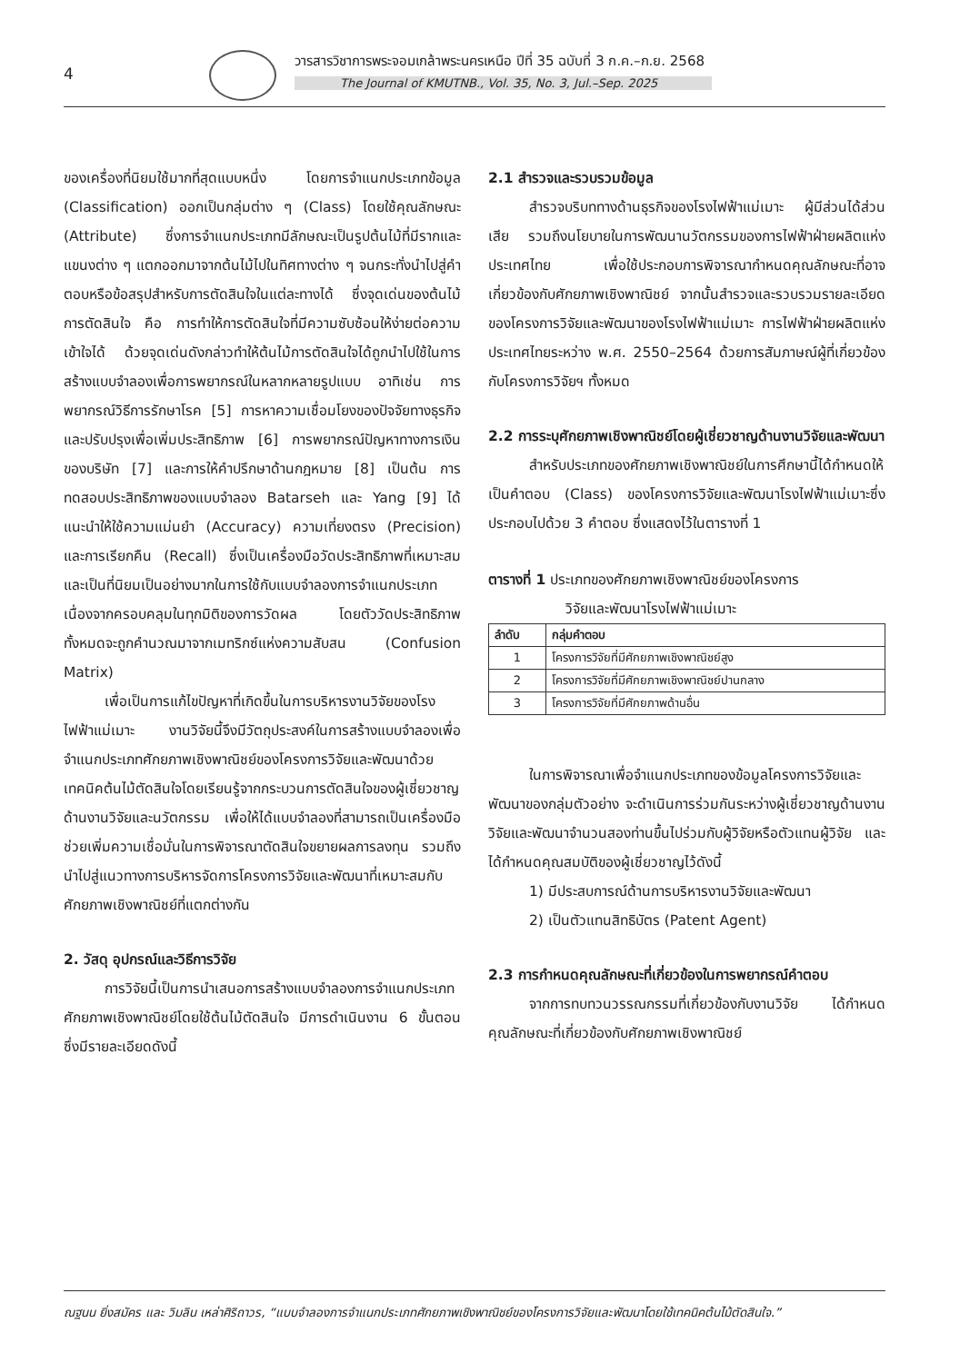4
วารสารวิชาการพระจอมเกล้าพระนครเหนือ ปีที่ 35 ฉบับที่ 3 ก.ค.–ก.ย. 2568
The Journal of KMUTNB., Vol. 35, No. 3, Jul.–Sep. 2025
ของเครื่องที่นิยมใช้มากที่สุดแบบหนึ่ง โดยการจำแนกประเภทข้อมูล (Classification) ออกเป็นกลุ่มต่าง ๆ (Class) โดยใช้คุณลักษณะ (Attribute) ซึ่งการจำแนกประเภทมีลักษณะเป็นรูปต้นไม้ที่มีรากและแขนงต่าง ๆ แตกออกมาจากต้นไม้ไปในทิศทางต่าง ๆ จนกระทั่งนำไปสู่คำตอบหรือข้อสรุปสำหรับการตัดสินใจในแต่ละทางได้ ซึ่งจุดเด่นของต้นไม้การตัดสินใจ คือ การทำให้การตัดสินใจที่มีความซับซ้อนให้ง่ายต่อความเข้าใจได้ ด้วยจุดเด่นดังกล่าวทำให้ต้นไม้การตัดสินใจได้ถูกนำไปใช้ในการสร้างแบบจำลองเพื่อการพยากรณ์ในหลากหลายรูปแบบ อาทิเช่น การพยากรณ์วิธีการรักษาโรค [5] การหาความเชื่อมโยงของปัจจัยทางธุรกิจและปรับปรุงเพื่อเพิ่มประสิทธิภาพ [6] การพยากรณ์ปัญหาทางการเงินของบริษัท [7] และการให้คำปรึกษาด้านกฎหมาย [8] เป็นต้น การทดสอบประสิทธิภาพของแบบจำลอง Batarseh และ Yang [9] ได้แนะนำให้ใช้ความแม่นยำ (Accuracy) ความเที่ยงตรง (Precision) และการเรียกคืน (Recall) ซึ่งเป็นเครื่องมือวัดประสิทธิภาพที่เหมาะสมและเป็นที่นิยมเป็นอย่างมากในการใช้กับแบบจำลองการจำแนกประเภทเนื่องจากครอบคลุมในทุกมิติของการวัดผล โดยตัววัดประสิทธิภาพทั้งหมดจะถูกคำนวณมาจากเมทริกซ์แห่งความสับสน (Confusion Matrix)
เพื่อเป็นการแก้ไขปัญหาที่เกิดขึ้นในการบริหารงานวิจัยของโรงไฟฟ้าแม่เมาะ งานวิจัยนี้จึงมีวัตถุประสงค์ในการสร้างแบบจำลองเพื่อจำแนกประเภทศักยภาพเชิงพาณิชย์ของโครงการวิจัยและพัฒนาด้วยเทคนิคต้นไม้ตัดสินใจโดยเรียนรู้จากกระบวนการตัดสินใจของผู้เชี่ยวชาญด้านงานวิจัยและนวัตกรรม เพื่อให้ได้แบบจำลองที่สามารถเป็นเครื่องมือช่วยเพิ่มความเชื่อมั่นในการพิจารณาตัดสินใจขยายผลการลงทุน รวมถึงนำไปสู่แนวทางการบริหารจัดการโครงการวิจัยและพัฒนาที่เหมาะสมกับศักยภาพเชิงพาณิชย์ที่แตกต่างกัน
2. วัสดุ อุปกรณ์และวิธีการวิจัย
การวิจัยนี้เป็นการนำเสนอการสร้างแบบจำลองการจำแนกประเภทศักยภาพเชิงพาณิชย์โดยใช้ต้นไม้ตัดสินใจ มีการดำเนินงาน 6 ขั้นตอน ซึ่งมีรายละเอียดดังนี้
2.1 สำรวจและรวบรวมข้อมูล
สำรวจบริบททางด้านธุรกิจของโรงไฟฟ้าแม่เมาะ ผู้มีส่วนได้ส่วนเสีย รวมถึงนโยบายในการพัฒนานวัตกรรมของการไฟฟ้าฝ่ายผลิตแห่งประเทศไทย เพื่อใช้ประกอบการพิจารณากำหนดคุณลักษณะที่อาจเกี่ยวข้องกับศักยภาพเชิงพาณิชย์ จากนั้นสำรวจและรวบรวมรายละเอียดของโครงการวิจัยและพัฒนาของโรงไฟฟ้าแม่เมาะ การไฟฟ้าฝ่ายผลิตแห่งประเทศไทยระหว่าง พ.ศ. 2550–2564 ด้วยการสัมภาษณ์ผู้ที่เกี่ยวข้องกับโครงการวิจัยฯ ทั้งหมด
2.2 การระบุศักยภาพเชิงพาณิชย์โดยผู้เชี่ยวชาญด้านงานวิจัยและพัฒนา
สำหรับประเภทของศักยภาพเชิงพาณิชย์ในการศึกษานี้ได้กำหนดให้เป็นคำตอบ (Class) ของโครงการวิจัยและพัฒนาโรงไฟฟ้าแม่เมาะซึ่งประกอบไปด้วย 3 คำตอบ ซึ่งแสดงไว้ในตารางที่ 1
ตารางที่ 1 ประเภทของศักยภาพเชิงพาณิชย์ของโครงการ
วิจัยและพัฒนาโรงไฟฟ้าแม่เมาะ
| ลำดับ | กลุ่มคำตอบ |
| --- | --- |
| 1 | โครงการวิจัยที่มีศักยภาพเชิงพาณิชย์สูง |
| 2 | โครงการวิจัยที่มีศักยภาพเชิงพาณิชย์ปานกลาง |
| 3 | โครงการวิจัยที่มีศักยภาพด้านอื่น |
ในการพิจารณาเพื่อจำแนกประเภทของข้อมูลโครงการวิจัยและพัฒนาของกลุ่มตัวอย่าง จะดำเนินการร่วมกันระหว่างผู้เชี่ยวชาญด้านงานวิจัยและพัฒนาจำนวนสองท่านขึ้นไปร่วมกับผู้วิจัยหรือตัวแทนผู้วิจัย และได้กำหนดคุณสมบัติของผู้เชี่ยวชาญไว้ดังนี้
1) มีประสบการณ์ด้านการบริหารงานวิจัยและพัฒนา
2) เป็นตัวแทนสิทธิบัตร (Patent Agent)
2.3 การกำหนดคุณลักษณะที่เกี่ยวข้องในการพยากรณ์คำตอบ
จากการทบทวนวรรณกรรมที่เกี่ยวข้องกับงานวิจัย ได้กำหนดคุณลักษณะที่เกี่ยวข้องกับศักยภาพเชิงพาณิชย์
ณฐนน ยิ่งสมัคร และ วิมลิน เหล่าศิริถาวร, “แบบจำลองการจำแนกประเภทศักยภาพเชิงพาณิชย์ของโครงการวิจัยและพัฒนาโดยใช้เทคนิคต้นไม้ตัดสินใจ.”